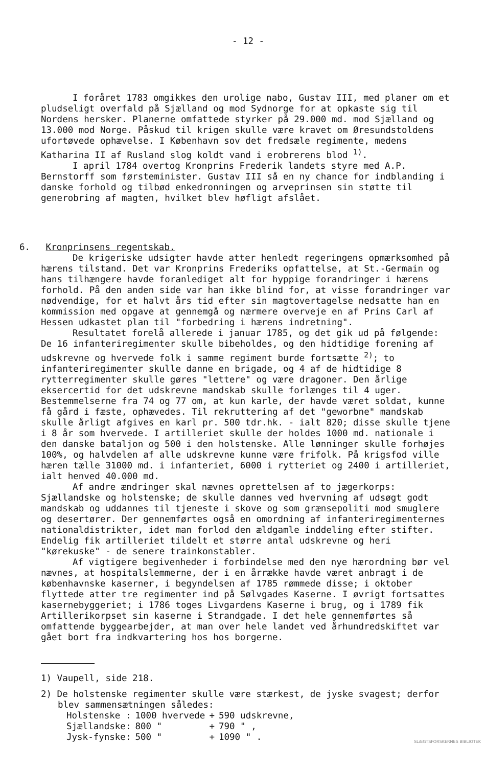- 12 -
I foråret 1783 omgikkes den urolige nabo, Gustav III, med planer om et pludseligt overfald på Sjælland og mod Sydnorge for at opkaste sig til Nordens hersker. Planerne omfattede styrker på 29.000 md. mod Sjælland og 13.000 mod Norge. Påskud til krigen skulle være kravet om Øresundstoldens ufortøvede ophævelse. I København sov det fredsæle regimente, medens Katharina II af Rusland slog koldt vand i erobrerens blod <sup>1)</sup>.
I april 1784 overtog Kronprins Frederik landets styre med A.P. Bernstorff som førsteminister. Gustav III så en ny chance for indblanding i danske forhold og tilbød enkedronningen og arveprinsen sin støtte til generobring af magten, hvilket blev høfligt afslået.
6. Kronprinsens regentskab.
De krigeriske udsigter havde atter henledt regeringens opmærksomhed på hærens tilstand. Det var Kronprins Frederiks opfattelse, at St.-Germain og hans tilhængere havde foranlediget alt for hyppige forandringer i hærens forhold. På den anden side var han ikke blind for, at visse forandringer var nødvendige, for et halvt års tid efter sin magtovertagelse nedsatte han en kommission med opgave at gennemgå og nærmere overveje en af Prins Carl af Hessen udkastet plan til "forbedring i hærens indretning".
Resultatet forelå allerede i januar 1785, og det gik ud på følgende:
De 16 infanteriregimenter skulle bibeholdes, og den hidtidige forening af udskrevne og hvervede folk i samme regiment burde fortsætte <sup>2)</sup>; to infanteriregimenter skulle danne en brigade, og 4 af de hidtidige 8 rytterregimenter skulle gøres "lettere" og være dragoner. Den årlige eksercertid for det udskrevne mandskab skulle forlænges til 4 uger. Bestemmelserne fra 74 og 77 om, at kun karle, der havde været soldat, kunne få gård i fæste, ophævedes. Til rekruttering af det "geworbne" mandskab skulle årligt afgives en karl pr. 500 tdr.hk. - ialt 820; disse skulle tjene i 8 år som hvervede. I artilleriet skulle der holdes 1000 md. nationale i den danske bataljon og 500 i den holstenske. Alle lønninger skulle forhøjes 100%, og halvdelen af alle udskrevne kunne være frifolk. På krigsfod ville hæren tælle 31000 md. i infanteriet, 6000 i rytteriet og 2400 i artilleriet, ialt henved 40.000 md.
Af andre ændringer skal nævnes oprettelsen af to jægerkorps: Sjællandske og holstenske; de skulle dannes ved hvervning af udsøgt godt mandskab og uddannes til tjeneste i skove og som grænsepoliti mod smuglere og desertører. Der gennemførtes også en omordning af infanteriregimenternes nationaldistrikter, idet man forlod den ældgamle inddeling efter stifter. Endelig fik artilleriet tildelt et større antal udskrevne og heri "kørekuske" - de senere trainkonstabler.
Af vigtigere begivenheder i forbindelse med den nye hærordning bør vel nævnes, at hospitalslemmerne, der i en årrække havde været anbragt i de københavnske kaserner, i begyndelsen af 1785 rømmede disse; i oktober flyttede atter tre regimenter ind på Sølvgades Kaserne. I øvrigt fortsattes kasernebyggeriet; i 1786 toges Livgardens Kaserne i brug, og i 1789 fik Artillerikorpset sin kaserne i Strandgade. I det hele gennemførtes så omfattende byggearbejder, at man over hele landet ved århundredskiftet var gået bort fra indkvartering hos hos borgerne.
1) Vaupell, side 218.
2) De holstenske regimenter skulle være stærkest, de jyske svagest; derfor blev sammensætningen således:
| Holstenske : | 1000 hvervede | + | 590 udskrevne, |
| Sjællandske: | 800 " | + | 790 " , |
| Jysk-fynske: | 500 " | + | 1090 " . |
SLÆGTSFORSKERNES BIBLIOTEK